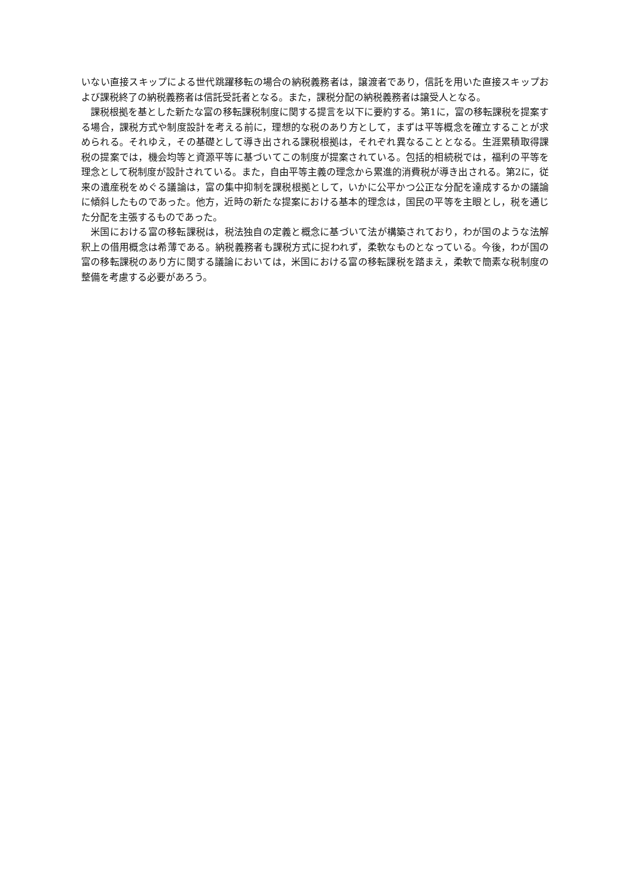いない直接スキップによる世代跳躍移転の場合の納税義務者は，譲渡者であり，信託を用いた直接スキップおよび課税終了の納税義務者は信託受託者となる。また，課税分配の納税義務者は譲受人となる。
課税根拠を基とした新たな富の移転課税制度に関する提言を以下に要約する。第1に，富の移転課税を提案する場合，課税方式や制度設計を考える前に，理想的な税のあり方として，まずは平等概念を確立することが求められる。それゆえ，その基礎として導き出される課税根拠は，それぞれ異なることとなる。生涯累積取得課税の提案では，機会均等と資源平等に基づいてこの制度が提案されている。包括的相続税では，福利の平等を理念として税制度が設計されている。また，自由平等主義の理念から累進的消費税が導き出される。第2に，従来の遺産税をめぐる議論は，富の集中抑制を課税根拠として，いかに公平かつ公正な分配を達成するかの議論に傾斜したものであった。他方，近時の新たな提案における基本的理念は，国民の平等を主眼とし，税を通じた分配を主張するものであった。
米国における富の移転課税は，税法独自の定義と概念に基づいて法が構築されており，わが国のような法解釈上の借用概念は希薄である。納税義務者も課税方式に捉われず，柔軟なものとなっている。今後，わが国の富の移転課税のあり方に関する議論においては，米国における富の移転課税を踏まえ，柔軟で簡素な税制度の整備を考慮する必要があろう。